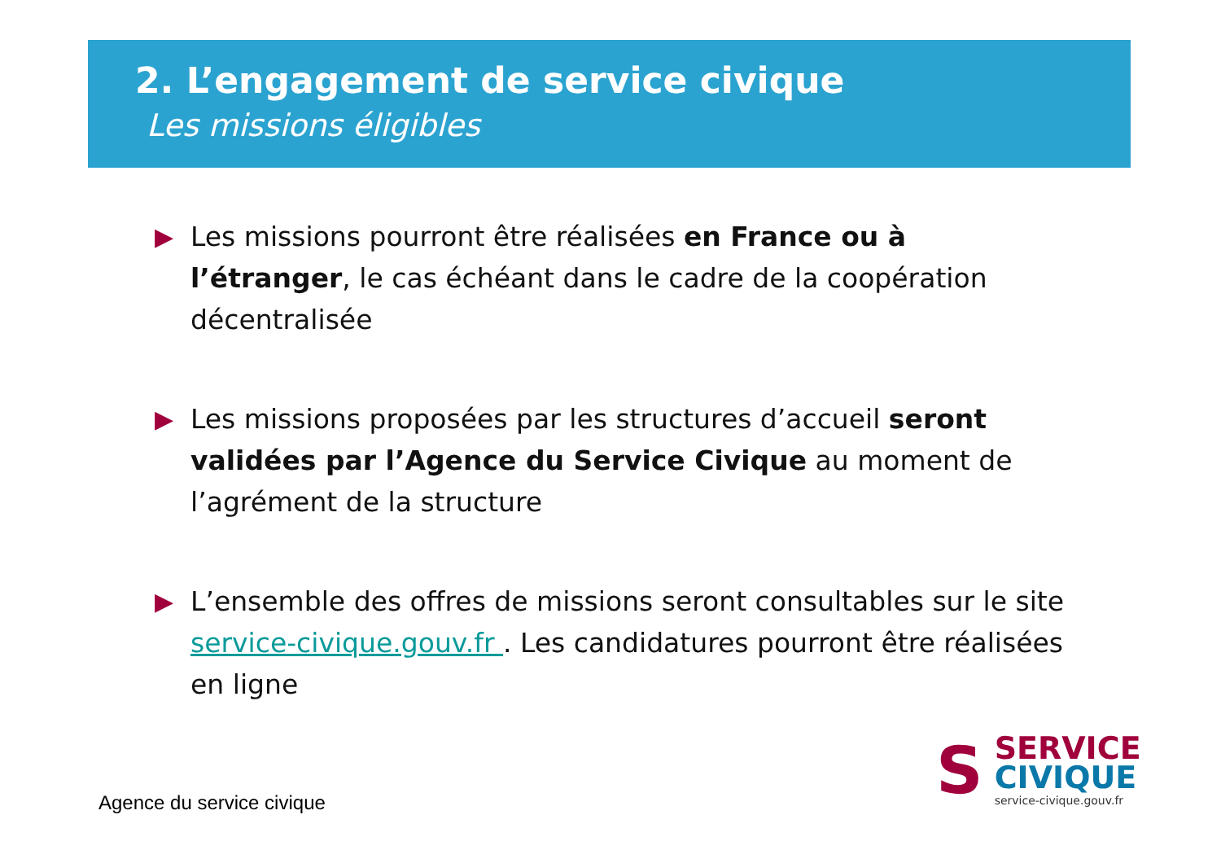2. L’engagement de service civique
Les missions éligibles
▶ Les missions pourront être réalisées en France ou à l’étranger, le cas échéant dans le cadre de la coopération décentralisée
▶ Les missions proposées par les structures d’accueil seront validées par l’Agence du Service Civique au moment de l’agrément de la structure
▶ L’ensemble des offres de missions seront consultables sur le site service-civique.gouv.fr . Les candidatures pourront être réalisées en ligne
Agence du service civique
S
SERVICE
CIVIQUE
service-civique.gouv.fr